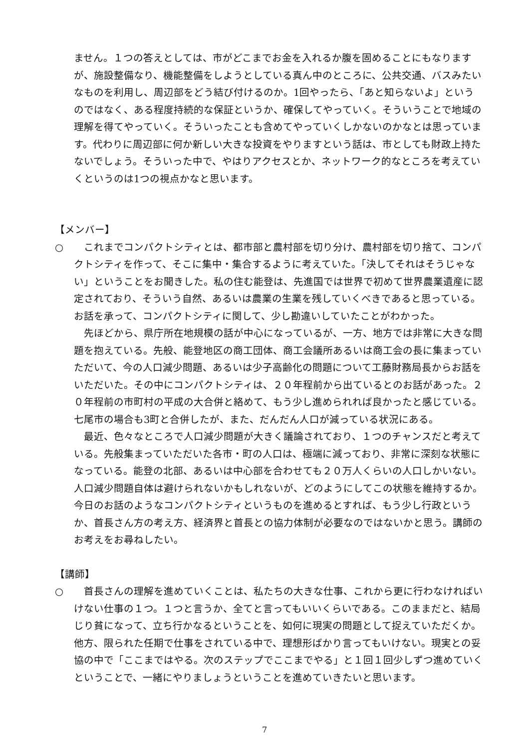ません。１つの答えとしては、市がどこまでお金を入れるか腹を固めることにもなりますが、施設整備なり、機能整備をしようとしている真ん中のところに、公共交通、バスみたいなものを利用し、周辺部をどう結び付けるのか。1回やったら、「あと知らないよ」というのではなく、ある程度持続的な保証というか、確保してやっていく。そういうことで地域の理解を得てやっていく。そういったことも含めてやっていくしかないのかなとは思っています。代わりに周辺部に何か新しい大きな投資をやりますという話は、市としても財政上持たないでしょう。そういった中で、やはりアクセスとか、ネットワーク的なところを考えていくというのは1つの視点かなと思います。
【メンバー】
○ 　これまでコンパクトシティとは、都市部と農村部を切り分け、農村部を切り捨て、コンパクトシティを作って、そこに集中・集合するように考えていた。「決してそれはそうじゃない」ということをお聞きした。私の住む能登は、先進国では世界で初めて世界農業遺産に認定されており、そういう自然、あるいは農業の生業を残していくべきであると思っている。お話を承って、コンパクトシティに関して、少し勘違いしていたことがわかった。
　先ほどから、県庁所在地規模の話が中心になっているが、一方、地方では非常に大きな問題を抱えている。先般、能登地区の商工団体、商工会議所あるいは商工会の長に集まっていただいて、今の人口減少問題、あるいは少子高齢化の問題について工藤財務局長からお話をいただいた。その中にコンパクトシティは、２０年程前から出ているとのお話があった。２０年程前の市町村の平成の大合併と絡めて、もう少し進められれば良かったと感じている。七尾市の場合も3町と合併したが、また、だんだん人口が減っている状況にある。
　最近、色々なところで人口減少問題が大きく議論されており、１つのチャンスだと考えている。先般集まっていただいた各市・町の人口は、極端に減っており、非常に深刻な状態になっている。能登の北部、あるいは中心部を合わせても２０万人くらいの人口しかいない。人口減少問題自体は避けられないかもしれないが、どのようにしてこの状態を維持するか。今日のお話のようなコンパクトシティというものを進めるとすれば、もう少し行政というか、首長さん方の考え方、経済界と首長との協力体制が必要なのではないかと思う。講師のお考えをお尋ねしたい。
【講師】
○ 　首長さんの理解を進めていくことは、私たちの大きな仕事、これから更に行わなければいけない仕事の１つ。１つと言うか、全てと言ってもいいくらいである。このままだと、結局じり貧になって、立ち行かなるということを、如何に現実の問題として捉えていただくか。他方、限られた任期で仕事をされている中で、理想形ばかり言ってもいけない。現実との妥協の中で「ここまではやる。次のステップでここまでやる」と１回１回少しずつ進めていくということで、一緒にやりましょうということを進めていきたいと思います。
7